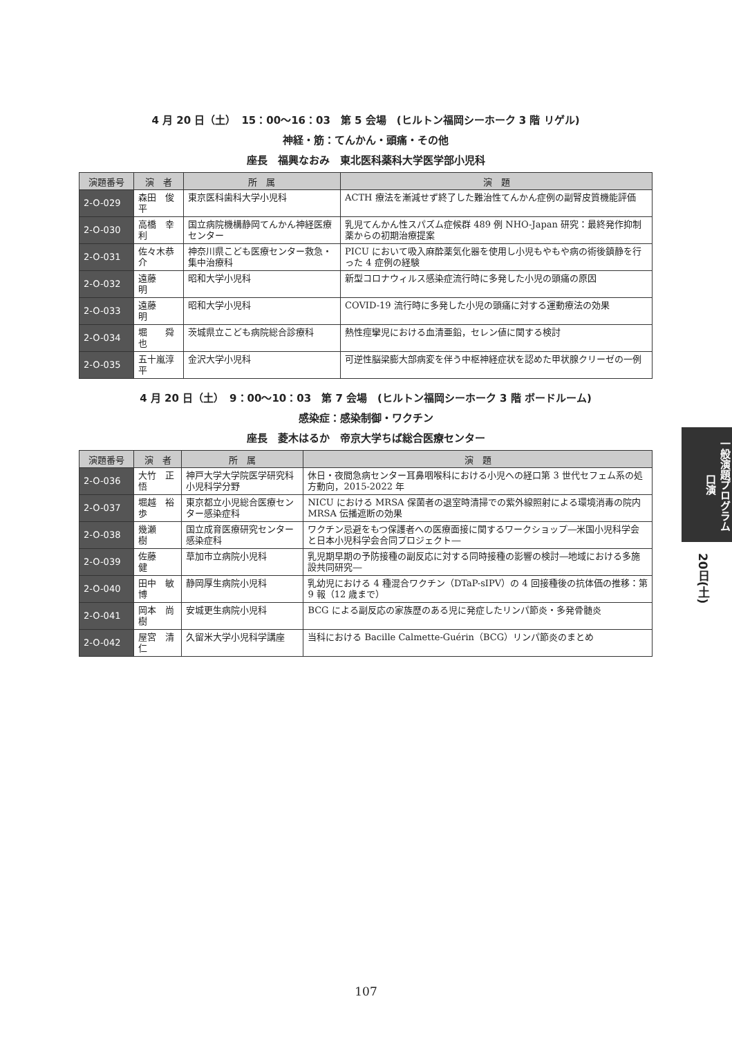4 月 20 日（土）　15：00〜16：03　第 5 会場　(ヒルトン福岡シーホーク 3 階 リゲル)
神経・筋：てんかん・頭痛・その他
座長　福興なおみ　東北医科薬科大学医学部小児科
| 演題番号 | 演 者 | 所 属 | 演 題 |
| --- | --- | --- | --- |
| 2-O-029 | 森田 俊平 | 東京医科歯科大学小児科 | ACTH 療法を漸減せず終了した難治性てんかん症例の副腎皮質機能評価 |
| 2-O-030 | 高橋 幸利 | 国立病院機構静岡てんかん神経医療センター | 乳児てんかん性スパズム症候群 489 例 NHO-Japan 研究：最終発作抑制薬からの初期治療提案 |
| 2-O-031 | 佐々木恭介 | 神奈川県こども医療センター救急・集中治療科 | PICU において吸入麻酔薬気化器を使用し小児もやもや病の術後鎮静を行った 4 症例の経験 |
| 2-O-032 | 遠藤 明 | 昭和大学小児科 | 新型コロナウィルス感染症流行時に多発した小児の頭痛の原因 |
| 2-O-033 | 遠藤 明 | 昭和大学小児科 | COVID-19 流行時に多発した小児の頭痛に対する運動療法の効果 |
| 2-O-034 | 堀 舜也 | 茨城県立こども病院総合診療科 | 熱性痙攣児における血清亜鉛，セレン値に関する検討 |
| 2-O-035 | 五十嵐淳平 | 金沢大学小児科 | 可逆性脳梁膨大部病変を伴う中枢神経症状を認めた甲状腺クリーゼの一例 |
4 月 20 日（土）　9：00〜10：03　第 7 会場　(ヒルトン福岡シーホーク 3 階 ボードルーム)
感染症：感染制御・ワクチン
座長　菱木はるか　帝京大学ちば総合医療センター
| 演題番号 | 演 者 | 所 属 | 演 題 |
| --- | --- | --- | --- |
| 2-O-036 | 大竹 正悟 | 神戸大学大学院医学研究科小児科学分野 | 休日・夜間急病センター耳鼻咽喉科における小児への経口第 3 世代セフェム系の処方動向，2015-2022 年 |
| 2-O-037 | 堀越 裕歩 | 東京都立小児総合医療センター感染症科 | NICU における MRSA 保菌者の退室時清掃での紫外線照射による環境消毒の院内 MRSA 伝播遮断の効果 |
| 2-O-038 | 幾瀬 樹 | 国立成育医療研究センター感染症科 | ワクチン忌避をもつ保護者への医療面接に関するワークショップ―米国小児科学会と日本小児科学会合同プロジェクト― |
| 2-O-039 | 佐藤 健 | 草加市立病院小児科 | 乳児期早期の予防接種の副反応に対する同時接種の影響の検討―地域における多施設共同研究― |
| 2-O-040 | 田中 敏博 | 静岡厚生病院小児科 | 乳幼児における 4 種混合ワクチン（DTaP-sIPV）の 4 回接種後の抗体価の推移：第 9 報（12 歳まで） |
| 2-O-041 | 岡本 尚樹 | 安城更生病院小児科 | BCG による副反応の家族歴のある児に発症したリンパ節炎・多発骨髄炎 |
| 2-O-042 | 屋宮 清仁 | 久留米大学小児科学講座 | 当科における Bacille Calmette-Guérin（BCG）リンパ節炎のまとめ |
一般演題プログラム 口演
20日(土)
107